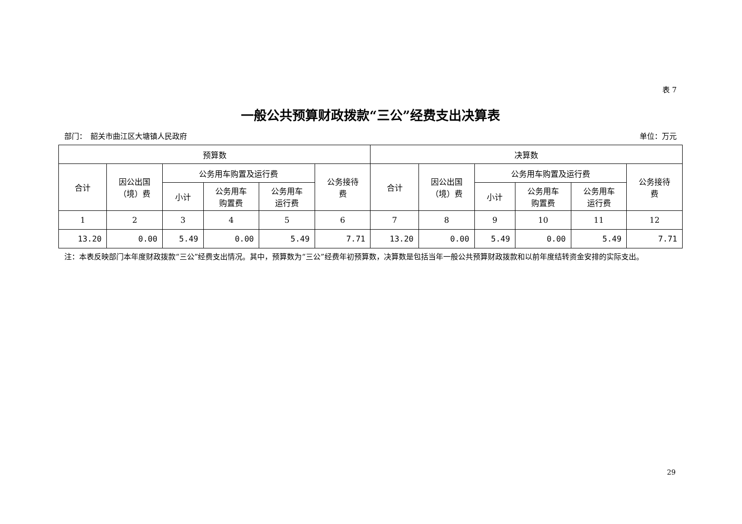表 7
一般公共预算财政拨款“三公”经费支出决算表
部门：　韶关市曲江区大塘镇人民政府 单位：万元
| 预算数 | | | | | | 决算数 | | | | | |
| --- | --- | --- | --- | --- | --- | --- | --- | --- | --- | --- | --- |
| 合计 | 因公出国 （境）费 | 公务用车购置及运行费 | | | 公务接待 费 | 合计 | 因公出国 （境）费 | 公务用车购置及运行费 | | | 公务接待 费 |
| | | 小计 | 公务用车 购置费 | 公务用车 运行费 | | | | 小计 | 公务用车 购置费 | 公务用车 运行费 | |
| 1 | 2 | 3 | 4 | 5 | 6 | 7 | 8 | 9 | 10 | 11 | 12 |
| 13.20 | 0.00 | 5.49 | 0.00 | 5.49 | 7.71 | 13.20 | 0.00 | 5.49 | 0.00 | 5.49 | 7.71 |
注：本表反映部门本年度财政拨款“三公”经费支出情况。其中，预算数为“三公”经费年初预算数，决算数是包括当年一般公共预算财政拨款和以前年度结转资金安排的实际支出。
29